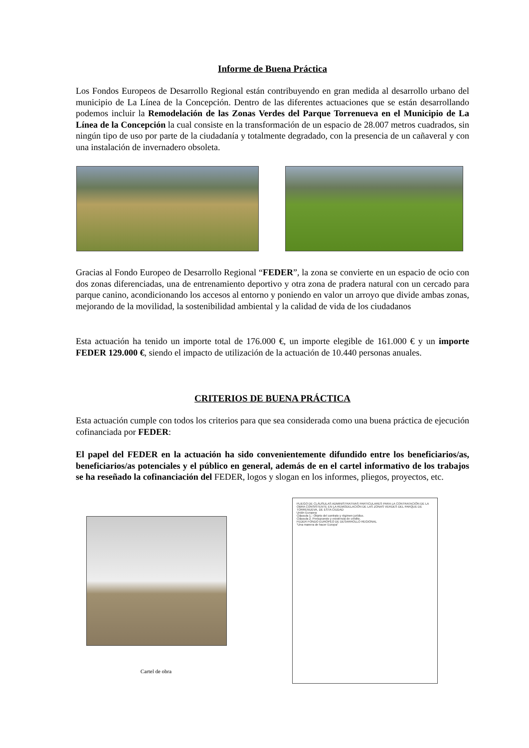Informe de Buena Práctica
Los Fondos Europeos de Desarrollo Regional están contribuyendo en gran medida al desarrollo urbano del municipio de La Línea de la Concepción. Dentro de las diferentes actuaciones que se están desarrollando podemos incluir la Remodelación de las Zonas Verdes del Parque Torrenueva en el Municipio de La Línea de la Concepción la cual consiste en la transformación de un espacio de 28.007 metros cuadrados, sin ningún tipo de uso por parte de la ciudadanía y totalmente degradado, con la presencia de un cañaveral y con una instalación de invernadero obsoleta.
Gracias al Fondo Europeo de Desarrollo Regional “FEDER”, la zona se convierte en un espacio de ocio con dos zonas diferenciadas, una de entrenamiento deportivo y otra zona de pradera natural con un cercado para parque canino, acondicionando los accesos al entorno y poniendo en valor un arroyo que divide ambas zonas, mejorando de la movilidad, la sostenibilidad ambiental y la calidad de vida de los ciudadanos
Esta actuación ha tenido un importe total de 176.000 €, un importe elegible de 161.000 € y un importe FEDER 129.000 €, siendo el impacto de utilización de la actuación de 10.440 personas anuales.
CRITERIOS DE BUENA PRÁCTICA
Esta actuación cumple con todos los criterios para que sea considerada como una buena práctica de ejecución cofinanciada por FEDER:
El papel del FEDER en la actuación ha sido convenientemente difundido entre los beneficiarios/as, beneficiarios/as potenciales y el público en general, además de en el cartel informativo de los trabajos se ha reseñado la cofinanciación del FEDER, logos y slogan en los informes, pliegos, proyectos, etc.
Cartel de obra
PLIEGO DE CLÁUSULAS ADMINISTRATIVAS PARTICULARES PARA LA CONTRATACIÓN DE LA OBRA CONSISTENTE EN LA REMODELACIÓN DE LAS ZONAS VERDES DEL PARQUE DE TORRENUEVA, DE ESTA CIUDAD
Unión Europea
Cláusula 1.- Objeto del contrato y régimen jurídico.
Cláusula 2. Presupuesto y existencia de crédito.
FEDER FONDO EUROPEO DE DESARROLLO REGIONAL
“Una manera de hacer Europa”